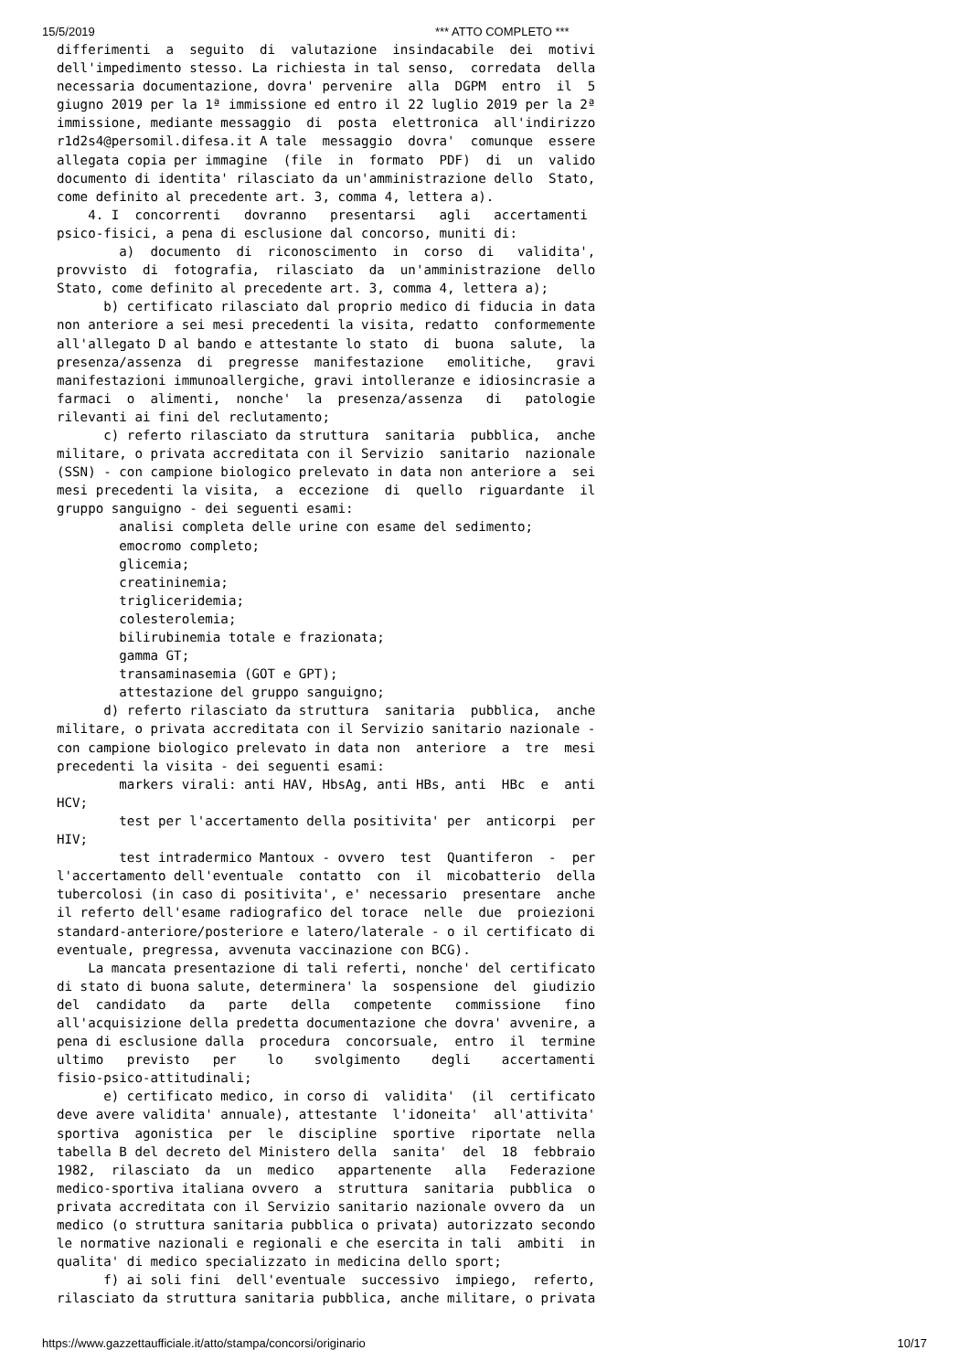15/5/2019 *** ATTO COMPLETO ***
differimenti  a  seguito  di  valutazione  insindacabile  dei  motivi
dell'impedimento stesso. La richiesta in tal senso,  corredata  della
necessaria documentazione, dovra' pervenire  alla  DGPM  entro  il  5
giugno 2019 per la 1ª immissione ed entro il 22 luglio 2019 per la 2ª
immissione, mediante messaggio  di  posta  elettronica  all'indirizzo
r1d2s4@persomil.difesa.it A tale  messaggio  dovra'  comunque  essere
allegata copia per immagine  (file  in  formato  PDF)  di  un  valido
documento di identita' rilasciato da un'amministrazione dello  Stato,
come definito al precedente art. 3, comma 4, lettera a).
    4. I  concorrenti   dovranno   presentarsi   agli   accertamenti
psico-fisici, a pena di esclusione dal concorso, muniti di:
        a)  documento  di  riconoscimento  in  corso  di   validita',
provvisto  di  fotografia,  rilasciato  da  un'amministrazione  dello
Stato, come definito al precedente art. 3, comma 4, lettera a);
      b) certificato rilasciato dal proprio medico di fiducia in data
non anteriore a sei mesi precedenti la visita, redatto  conformemente
all'allegato D al bando e attestante lo stato  di  buona  salute,  la
presenza/assenza  di  pregresse  manifestazione   emolitiche,   gravi
manifestazioni immunoallergiche, gravi intolleranze e idiosincrasie a
farmaci  o  alimenti,  nonche'  la  presenza/assenza   di   patologie
rilevanti ai fini del reclutamento;
      c) referto rilasciato da struttura  sanitaria  pubblica,  anche
militare, o privata accreditata con il Servizio  sanitario  nazionale
(SSN) - con campione biologico prelevato in data non anteriore a  sei
mesi precedenti la visita,  a  eccezione  di  quello  riguardante  il
gruppo sanguigno - dei seguenti esami:
        analisi completa delle urine con esame del sedimento;
        emocromo completo;
        glicemia;
        creatininemia;
        trigliceridemia;
        colesterolemia;
        bilirubinemia totale e frazionata;
        gamma GT;
        transaminasemia (GOT e GPT);
        attestazione del gruppo sanguigno;
      d) referto rilasciato da struttura  sanitaria  pubblica,  anche
militare, o privata accreditata con il Servizio sanitario nazionale -
con campione biologico prelevato in data non  anteriore  a  tre  mesi
precedenti la visita - dei seguenti esami:
        markers virali: anti HAV, HbsAg, anti HBs, anti  HBc  e  anti
HCV;
        test per l'accertamento della positivita' per  anticorpi  per
HIV;
        test intradermico Mantoux - ovvero  test  Quantiferon  -  per
l'accertamento dell'eventuale  contatto  con  il  micobatterio  della
tubercolosi (in caso di positivita', e' necessario  presentare  anche
il referto dell'esame radiografico del torace  nelle  due  proiezioni
standard-anteriore/posteriore e latero/laterale - o il certificato di
eventuale, pregressa, avvenuta vaccinazione con BCG).
    La mancata presentazione di tali referti, nonche' del certificato
di stato di buona salute, determinera' la  sospensione  del  giudizio
del  candidato   da   parte   della   competente   commissione   fino
all'acquisizione della predetta documentazione che dovra' avvenire, a
pena di esclusione dalla  procedura  concorsuale,  entro  il  termine
ultimo   previsto   per    lo    svolgimento    degli    accertamenti
fisio-psico-attitudinali;
      e) certificato medico, in corso di  validita'  (il  certificato
deve avere validita' annuale), attestante  l'idoneita'  all'attivita'
sportiva  agonistica  per  le  discipline  sportive  riportate  nella
tabella B del decreto del Ministero della  sanita'  del  18  febbraio
1982,  rilasciato  da  un  medico   appartenente   alla   Federazione
medico-sportiva italiana ovvero  a  struttura  sanitaria  pubblica  o
privata accreditata con il Servizio sanitario nazionale ovvero da  un
medico (o struttura sanitaria pubblica o privata) autorizzato secondo
le normative nazionali e regionali e che esercita in tali  ambiti  in
qualita' di medico specializzato in medicina dello sport;
      f) ai soli fini  dell'eventuale  successivo  impiego,  referto,
rilasciato da struttura sanitaria pubblica, anche militare, o privata
https://www.gazzettaufficiale.it/atto/stampa/concorsi/originario 10/17